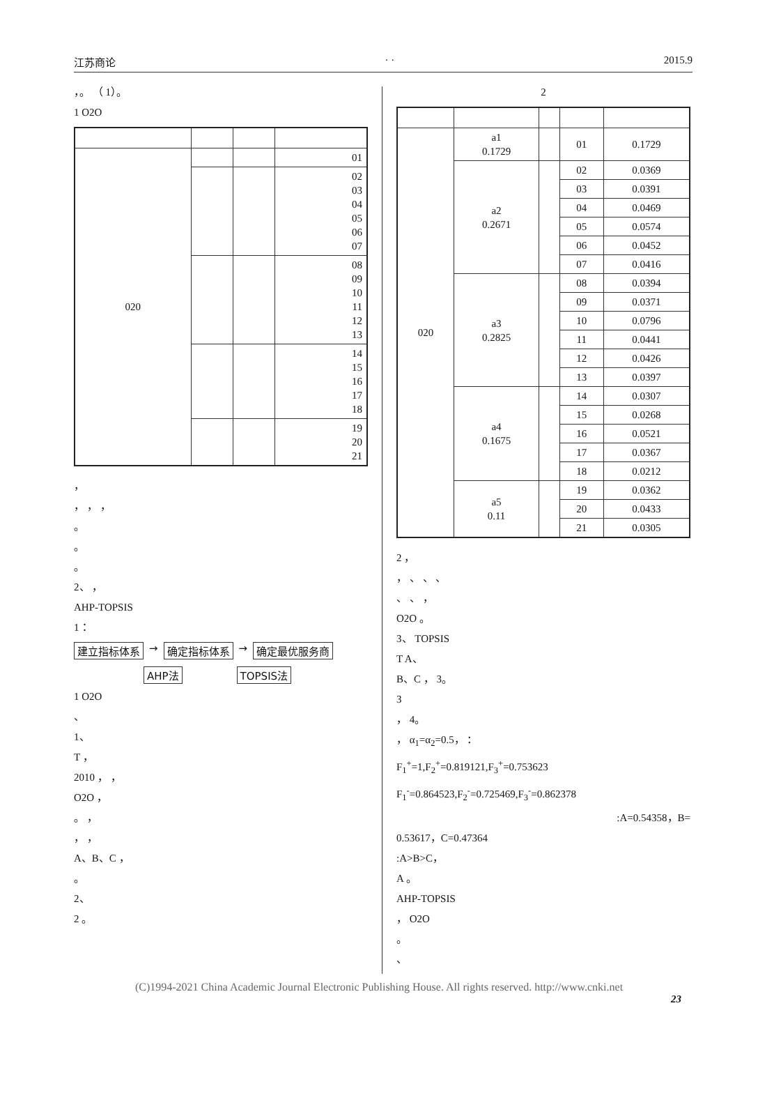江苏商论 · · 2015.9
，。 （ 1）。
1 O2O
| 020 | | | 01 |
| | | | 02 03 04 05 06 07 |
| | | | 08 09 10 11 12 13 |
| | | | 14 15 16 17 18 |
| | | | 19 20 21 |
，
， ， ，
。
。
。
2、 ，
AHP-TOPSIS
1：
建立指标体系 → 确定指标体系 → 确定最优服务商
AHP法 TOPSIS法
1 O2O
、
1、
T ，
2010 ， ，
O2O ，
。 ，
， ，
A、B、C ，
。
2、
2 。
2
| 020 | a1 0.1729 | | 01 | 0.1729 |
| | a2 0.2671 | | 02 | 0.0369 |
| | | | 03 | 0.0391 |
| | | | 04 | 0.0469 |
| | | | 05 | 0.0574 |
| | | | 06 | 0.0452 |
| | | | 07 | 0.0416 |
| | a3 0.2825 | | 08 | 0.0394 |
| | | | 09 | 0.0371 |
| | | | 10 | 0.0796 |
| | | | 11 | 0.0441 |
| | | | 12 | 0.0426 |
| | | | 13 | 0.0397 |
| | a4 0.1675 | | 14 | 0.0307 |
| | | | 15 | 0.0268 |
| | | | 16 | 0.0521 |
| | | | 17 | 0.0367 |
| | | | 18 | 0.0212 |
| | a5 0.11 | | 19 | 0.0362 |
| | | | 20 | 0.0433 |
| | | | 21 | 0.0305 |
2 ，
， 、 、 、
、 、 ，
O2O 。
3、 TOPSIS
T A、
B、C ， 3。
3
， 4。
， α<sub>1</sub>=α<sub>2</sub>=0.5， ：
F<sub>1</sub><sup>+</sup>=1,F<sub>2</sub><sup>+</sup>=0.819121,F<sub>3</sub><sup>+</sup>=0.753623
F<sub>1</sub><sup>-</sup>=0.864523,F<sub>2</sub><sup>-</sup>=0.725469,F<sub>3</sub><sup>-</sup>=0.862378
:A=0.54358，B=
0.53617，C=0.47364
:A>B>C，
A 。
AHP-TOPSIS
， O2O
。
、
(C)1994-2021 China Academic Journal Electronic Publishing House. All rights reserved. http://www.cnki.net
23